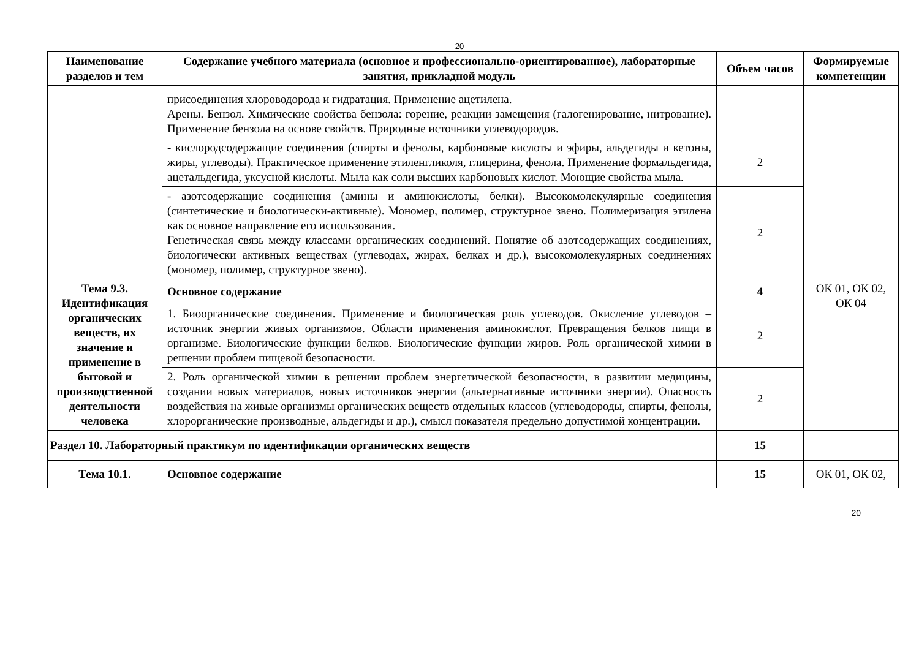20
| Наименование разделов и тем | Содержание учебного материала (основное и профессионально-ориентированное), лабораторные занятия, прикладной модуль | Объем часов | Формируемые компетенции |
| --- | --- | --- | --- |
| | присоединения хлороводорода и гидратация. Применение ацетилена. Арены. Бензол. Химические свойства бензола: горение, реакции замещения (галогенирование, нитрование). Применение бензола на основе свойств. Природные источники углеводородов. | | |
| | - кислородсодержащие соединения (спирты и фенолы, карбоновые кислоты и эфиры, альдегиды и кетоны, жиры, углеводы). Практическое применение этиленгликоля, глицерина, фенола. Применение формальдегида, ацетальдегида, уксусной кислоты. Мыла как соли высших карбоновых кислот. Моющие свойства мыла. | 2 | |
| | - азотсодержащие соединения (амины и аминокислоты, белки). Высокомолекулярные соединения (синтетические и биологически-активные). Мономер, полимер, структурное звено. Полимеризация этилена как основное направление его использования. Генетическая связь между классами органических соединений. Понятие об азотсодержащих соединениях, биологически активных веществах (углеводах, жирах, белках и др.), высокомолекулярных соединениях (мономер, полимер, структурное звено). | 2 | |
| Тема 9.3. Идентификация органических веществ, их значение и применение в бытовой и производственной деятельности человека | Основное содержание | 4 | ОК 01, ОК 02, ОК 04 |
| | 1. Биоорганические соединения. Применение и биологическая роль углеводов. Окисление углеводов – источник энергии живых организмов. Области применения аминокислот. Превращения белков пищи в организме. Биологические функции белков. Биологические функции жиров. Роль органической химии в решении проблем пищевой безопасности. | 2 | |
| | 2. Роль органической химии в решении проблем энергетической безопасности, в развитии медицины, создании новых материалов, новых источников энергии (альтернативные источники энергии). Опасность воздействия на живые организмы органических веществ отдельных классов (углеводороды, спирты, фенолы, хлорорганические производные, альдегиды и др.), смысл показателя предельно допустимой концентрации. | 2 | |
| Раздел 10. Лабораторный практикум по идентификации органических веществ | | 15 | |
| Тема 10.1. | Основное содержание | 15 | ОК 01, ОК 02, |
20